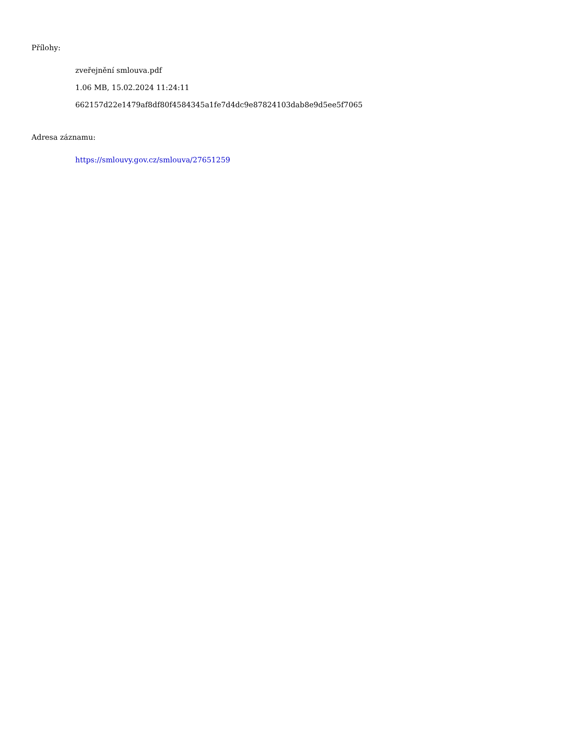Přílohy:
zveřejnění smlouva.pdf
1.06 MB, 15.02.2024 11:24:11
662157d22e1479af8df80f4584345a1fe7d4dc9e87824103dab8e9d5ee5f7065
Adresa záznamu:
https://smlouvy.gov.cz/smlouva/27651259